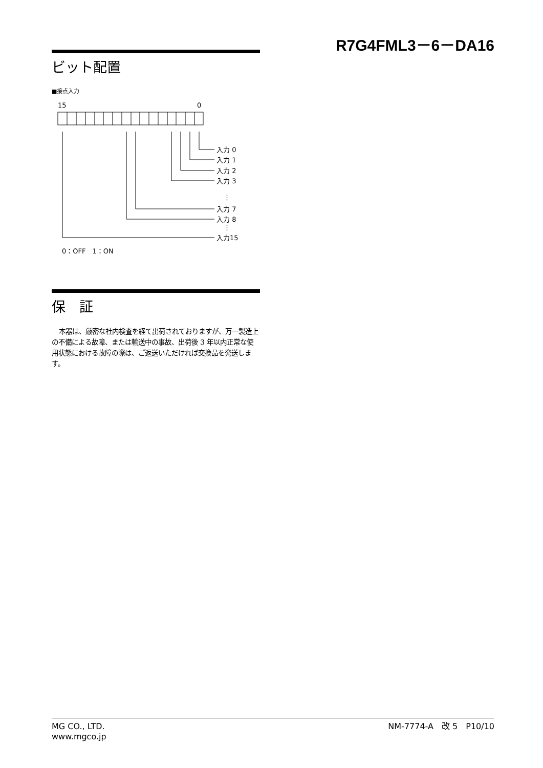R7G4FML3－6－DA16
ビット配置
■接点入力
15
0
入力 0
入力 1
入力 2
入力 3
⋮
入力 7
入力 8
⋮
入力15
0：OFF　1：ON
保　証
本器は、厳密な社内検査を経て出荷されておりますが、万一製造上の不備による故障、または輸送中の事故、出荷後 3 年以内正常な使用状態における故障の際は、ご返送いただければ交換品を発送します。
MG CO., LTD.
www.mgco.jp
NM-7774-A　改 5　P10/10